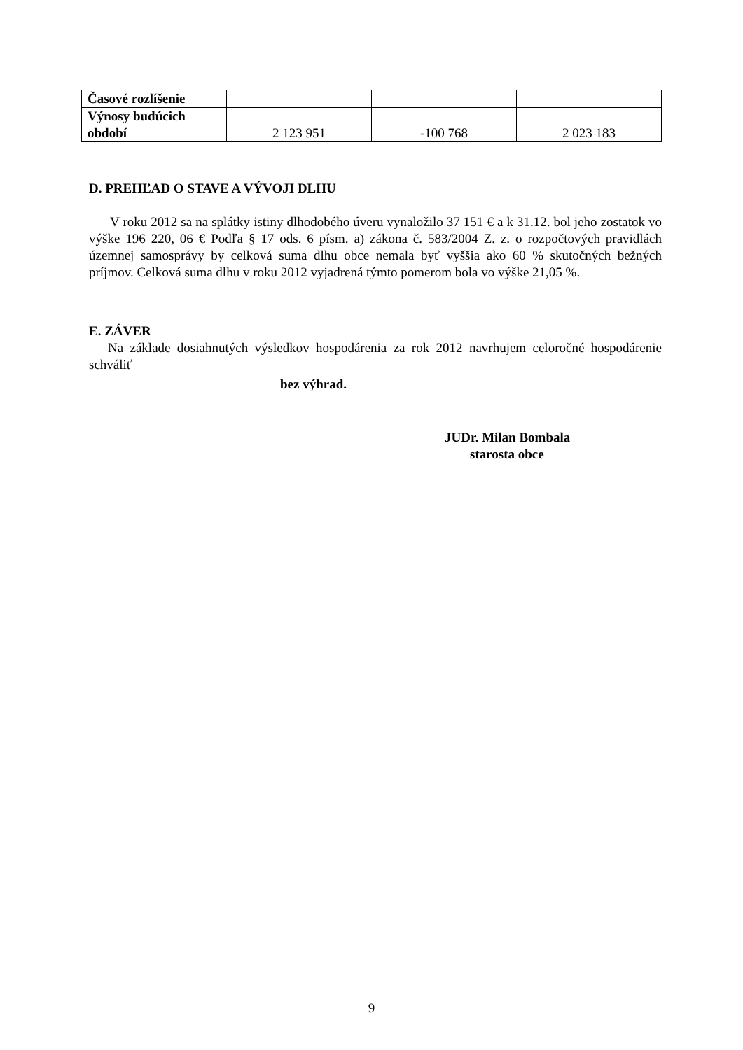| Časové rozlíšenie | | | |
| Výnosy budúcich období | 2 123 951 | -100 768 | 2 023 183 |
D. PREHĽAD O STAVE A VÝVOJI DLHU
V roku 2012 sa na splátky istiny dlhodobého úveru vynaložilo 37 151 € a k 31.12. bol jeho zostatok vo výške 196 220, 06 € Podľa § 17 ods. 6 písm. a) zákona č. 583/2004 Z. z. o rozpočtových pravidlách územnej samosprávy by celková suma dlhu obce nemala byť vyššia ako 60 % skutočných bežných príjmov. Celková suma dlhu v roku 2012 vyjadrená týmto pomerom bola vo výške 21,05 %.
E. ZÁVER
Na základe dosiahnutých výsledkov hospodárenia za rok 2012 navrhujem celoročné hospodárenie schváliť
bez výhrad.
JUDr. Milan Bombala
starosta obce
9